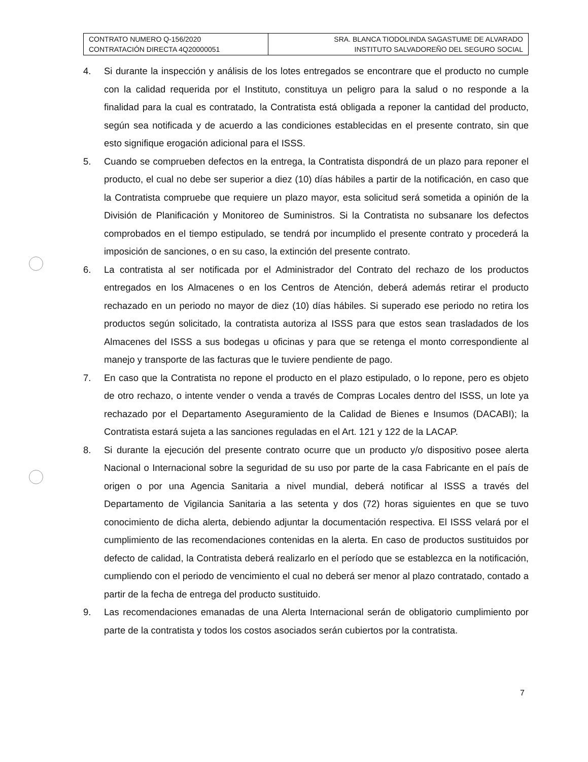| CONTRATO NUMERO Q-156/2020 CONTRATACIÓN DIRECTA 4Q20000051 | SRA. BLANCA TIODOLINDA SAGASTUME DE ALVARADO INSTITUTO SALVADOREÑO DEL SEGURO SOCIAL |
4. Si durante la inspección y análisis de los lotes entregados se encontrare que el producto no cumple con la calidad requerida por el Instituto, constituya un peligro para la salud o no responde a la finalidad para la cual es contratado, la Contratista está obligada a reponer la cantidad del producto, según sea notificada y de acuerdo a las condiciones establecidas en el presente contrato, sin que esto signifique erogación adicional para el ISSS.
5. Cuando se comprueben defectos en la entrega, la Contratista dispondrá de un plazo para reponer el producto, el cual no debe ser superior a diez (10) días hábiles a partir de la notificación, en caso que la Contratista compruebe que requiere un plazo mayor, esta solicitud será sometida a opinión de la División de Planificación y Monitoreo de Suministros. Si la Contratista no subsanare los defectos comprobados en el tiempo estipulado, se tendrá por incumplido el presente contrato y procederá la imposición de sanciones, o en su caso, la extinción del presente contrato.
6. La contratista al ser notificada por el Administrador del Contrato del rechazo de los productos entregados en los Almacenes o en los Centros de Atención, deberá además retirar el producto rechazado en un periodo no mayor de diez (10) días hábiles. Si superado ese periodo no retira los productos según solicitado, la contratista autoriza al ISSS para que estos sean trasladados de los Almacenes del ISSS a sus bodegas u oficinas y para que se retenga el monto correspondiente al manejo y transporte de las facturas que le tuviere pendiente de pago.
7. En caso que la Contratista no repone el producto en el plazo estipulado, o lo repone, pero es objeto de otro rechazo, o intente vender o venda a través de Compras Locales dentro del ISSS, un lote ya rechazado por el Departamento Aseguramiento de la Calidad de Bienes e Insumos (DACABI); la Contratista estará sujeta a las sanciones reguladas en el Art. 121 y 122 de la LACAP.
8. Si durante la ejecución del presente contrato ocurre que un producto y/o dispositivo posee alerta Nacional o Internacional sobre la seguridad de su uso por parte de la casa Fabricante en el país de origen o por una Agencia Sanitaria a nivel mundial, deberá notificar al ISSS a través del Departamento de Vigilancia Sanitaria a las setenta y dos (72) horas siguientes en que se tuvo conocimiento de dicha alerta, debiendo adjuntar la documentación respectiva. El ISSS velará por el cumplimiento de las recomendaciones contenidas en la alerta. En caso de productos sustituidos por defecto de calidad, la Contratista deberá realizarlo en el período que se establezca en la notificación, cumpliendo con el periodo de vencimiento el cual no deberá ser menor al plazo contratado, contado a partir de la fecha de entrega del producto sustituido.
9. Las recomendaciones emanadas de una Alerta Internacional serán de obligatorio cumplimiento por parte de la contratista y todos los costos asociados serán cubiertos por la contratista.
7